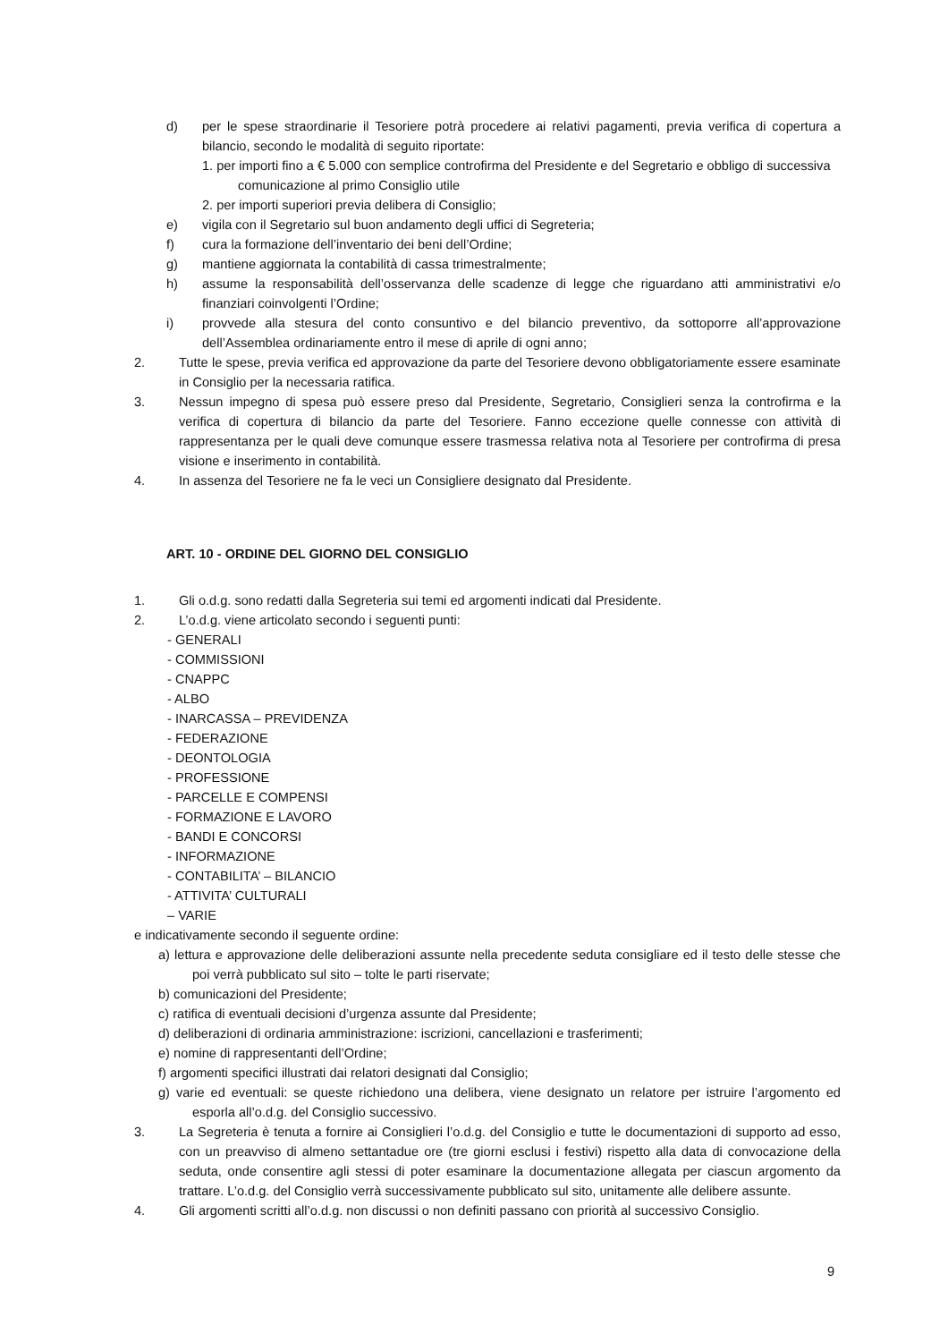d) per le spese straordinarie il Tesoriere potrà procedere ai relativi pagamenti, previa verifica di copertura a bilancio, secondo le modalità di seguito riportate:
1. per importi fino a € 5.000 con semplice controfirma del Presidente e del Segretario e obbligo di successiva comunicazione al primo Consiglio utile
2. per importi superiori previa delibera di Consiglio;
e) vigila con il Segretario sul buon andamento degli uffici di Segreteria;
f) cura la formazione dell’inventario dei beni dell’Ordine;
g) mantiene aggiornata la contabilità di cassa trimestralmente;
h) assume la responsabilità dell’osservanza delle scadenze di legge che riguardano atti amministrativi e/o finanziari coinvolgenti l’Ordine;
i) provvede alla stesura del conto consuntivo e del bilancio preventivo, da sottoporre all’approvazione dell’Assemblea ordinariamente entro il mese di aprile di ogni anno;
2. Tutte le spese, previa verifica ed approvazione da parte del Tesoriere devono obbligatoriamente essere esaminate in Consiglio per la necessaria ratifica.
3. Nessun impegno di spesa può essere preso dal Presidente, Segretario, Consiglieri senza la controfirma e la verifica di copertura di bilancio da parte del Tesoriere. Fanno eccezione quelle connesse con attività di rappresentanza per le quali deve comunque essere trasmessa relativa nota al Tesoriere per controfirma di presa visione e inserimento in contabilità.
4. In assenza del Tesoriere ne fa le veci un Consigliere designato dal Presidente.
ART. 10 - ORDINE DEL GIORNO DEL CONSIGLIO
1. Gli o.d.g. sono redatti dalla Segreteria sui temi ed argomenti indicati dal Presidente.
2. L’o.d.g. viene articolato secondo i seguenti punti:
- GENERALI
- COMMISSIONI
- CNAPPC
- ALBO
- INARCASSA – PREVIDENZA
- FEDERAZIONE
- DEONTOLOGIA
- PROFESSIONE
- PARCELLE E COMPENSI
- FORMAZIONE E LAVORO
- BANDI E CONCORSI
- INFORMAZIONE
- CONTABILITA’ – BILANCIO
- ATTIVITA’ CULTURALI
– VARIE
e indicativamente secondo il seguente ordine:
a) lettura e approvazione delle deliberazioni assunte nella precedente seduta consigliare ed il testo delle stesse che poi verrà pubblicato sul sito – tolte le parti riservate;
b) comunicazioni del Presidente;
c) ratifica di eventuali decisioni d’urgenza assunte dal Presidente;
d) deliberazioni di ordinaria amministrazione: iscrizioni, cancellazioni e trasferimenti;
e) nomine di rappresentanti dell’Ordine;
f) argomenti specifici illustrati dai relatori designati dal Consiglio;
g) varie ed eventuali: se queste richiedono una delibera, viene designato un relatore per istruire l’argomento ed esporla all’o.d.g. del Consiglio successivo.
3. La Segreteria è tenuta a fornire ai Consiglieri l’o.d.g. del Consiglio e tutte le documentazioni di supporto ad esso, con un preavviso di almeno settantadue ore (tre giorni esclusi i festivi) rispetto alla data di convocazione della seduta, onde consentire agli stessi di poter esaminare la documentazione allegata per ciascun argomento da trattare. L’o.d.g. del Consiglio verrà successivamente pubblicato sul sito, unitamente alle delibere assunte.
4. Gli argomenti scritti all’o.d.g. non discussi o non definiti passano con priorità al successivo Consiglio.
9